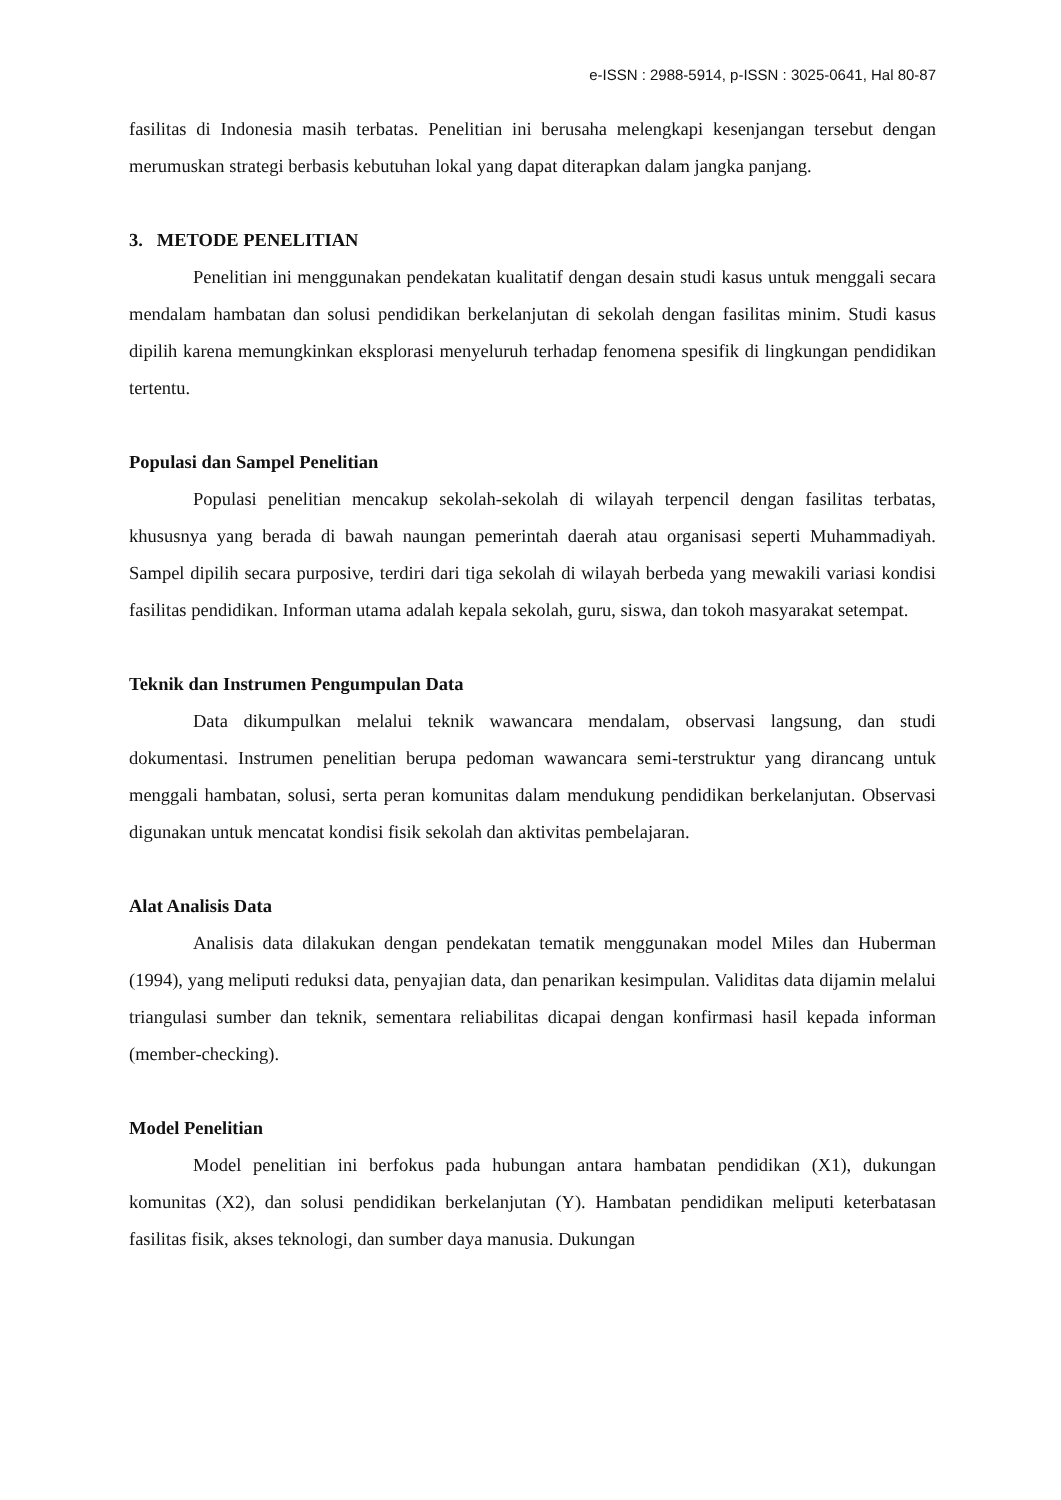e-ISSN : 2988-5914, p-ISSN : 3025-0641, Hal 80-87
fasilitas di Indonesia masih terbatas. Penelitian ini berusaha melengkapi kesenjangan tersebut dengan merumuskan strategi berbasis kebutuhan lokal yang dapat diterapkan dalam jangka panjang.
3. METODE PENELITIAN
Penelitian ini menggunakan pendekatan kualitatif dengan desain studi kasus untuk menggali secara mendalam hambatan dan solusi pendidikan berkelanjutan di sekolah dengan fasilitas minim. Studi kasus dipilih karena memungkinkan eksplorasi menyeluruh terhadap fenomena spesifik di lingkungan pendidikan tertentu.
Populasi dan Sampel Penelitian
Populasi penelitian mencakup sekolah-sekolah di wilayah terpencil dengan fasilitas terbatas, khususnya yang berada di bawah naungan pemerintah daerah atau organisasi seperti Muhammadiyah. Sampel dipilih secara purposive, terdiri dari tiga sekolah di wilayah berbeda yang mewakili variasi kondisi fasilitas pendidikan. Informan utama adalah kepala sekolah, guru, siswa, dan tokoh masyarakat setempat.
Teknik dan Instrumen Pengumpulan Data
Data dikumpulkan melalui teknik wawancara mendalam, observasi langsung, dan studi dokumentasi. Instrumen penelitian berupa pedoman wawancara semi-terstruktur yang dirancang untuk menggali hambatan, solusi, serta peran komunitas dalam mendukung pendidikan berkelanjutan. Observasi digunakan untuk mencatat kondisi fisik sekolah dan aktivitas pembelajaran.
Alat Analisis Data
Analisis data dilakukan dengan pendekatan tematik menggunakan model Miles dan Huberman (1994), yang meliputi reduksi data, penyajian data, dan penarikan kesimpulan. Validitas data dijamin melalui triangulasi sumber dan teknik, sementara reliabilitas dicapai dengan konfirmasi hasil kepada informan (member-checking).
Model Penelitian
Model penelitian ini berfokus pada hubungan antara hambatan pendidikan (X1), dukungan komunitas (X2), dan solusi pendidikan berkelanjutan (Y). Hambatan pendidikan meliputi keterbatasan fasilitas fisik, akses teknologi, dan sumber daya manusia. Dukungan